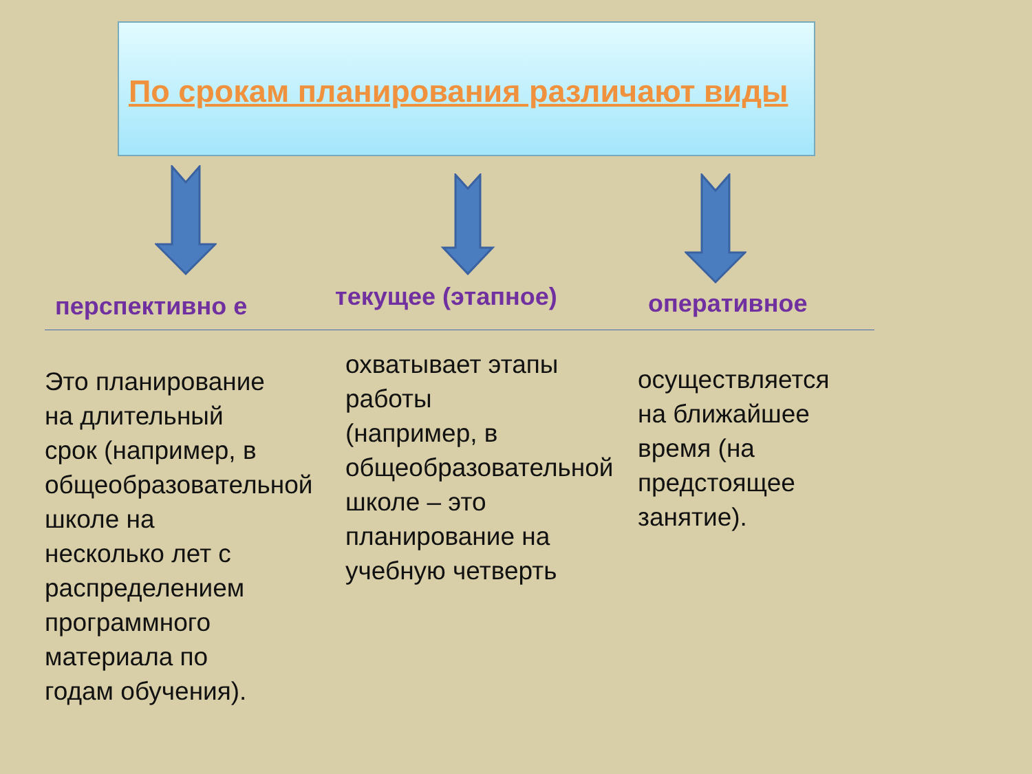По срокам планирования различают виды
перспективно е
Это планирование на длительный срок (например, в общеобразовательной школе на несколько лет с распределением программного материала по годам обучения).
текущее (этапное)
охватывает этапы работы (например, в общеобразовательной школе – это планирование на учебную четверть
оперативное
осуществляется на ближайшее время (на предстоящее занятие).